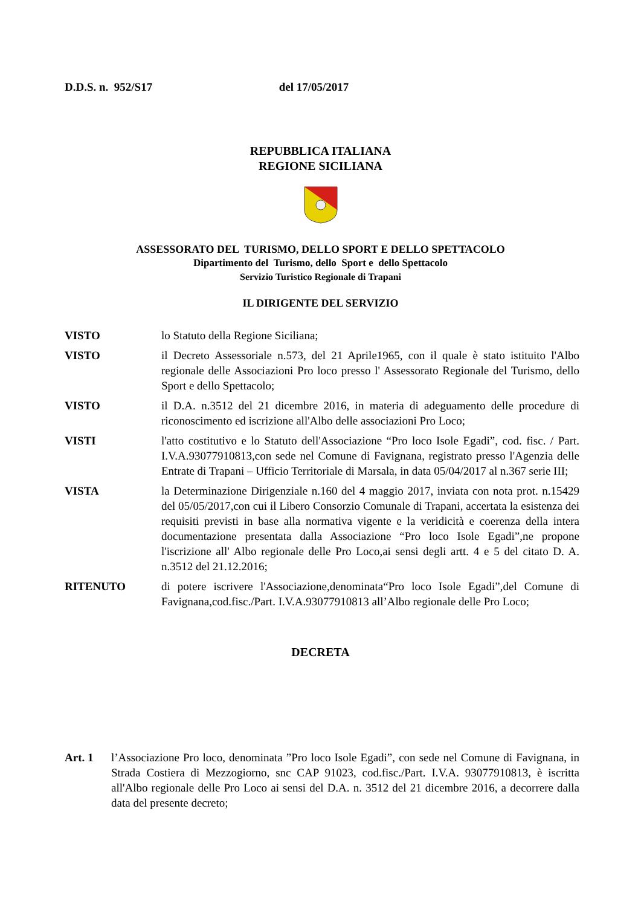D.D.S. n. 952/S17 del 17/05/2017
REPUBBLICA ITALIANA
REGIONE SICILIANA
ASSESSORATO DEL TURISMO, DELLO SPORT E DELLO SPETTACOLO
Dipartimento del Turismo, dello Sport e dello Spettacolo
Servizio Turistico Regionale di Trapani
IL DIRIGENTE DEL SERVIZIO
VISTO lo Statuto della Regione Siciliana;
VISTO il Decreto Assessoriale n.573, del 21 Aprile1965, con il quale è stato istituito l'Albo regionale delle Associazioni Pro loco presso l' Assessorato Regionale del Turismo, dello Sport e dello Spettacolo;
VISTO il D.A. n.3512 del 21 dicembre 2016, in materia di adeguamento delle procedure di riconoscimento ed iscrizione all'Albo delle associazioni Pro Loco;
VISTI l'atto costitutivo e lo Statuto dell'Associazione “Pro loco Isole Egadi”, cod. fisc. / Part. I.V.A.93077910813,con sede nel Comune di Favignana, registrato presso l'Agenzia delle Entrate di Trapani – Ufficio Territoriale di Marsala, in data 05/04/2017 al n.367 serie III;
VISTA la Determinazione Dirigenziale n.160 del 4 maggio 2017, inviata con nota prot. n.15429 del 05/05/2017,con cui il Libero Consorzio Comunale di Trapani, accertata la esistenza dei requisiti previsti in base alla normativa vigente e la veridicità e coerenza della intera documentazione presentata dalla Associazione “Pro loco Isole Egadi”,ne propone l'iscrizione all' Albo regionale delle Pro Loco,ai sensi degli artt. 4 e 5 del citato D. A. n.3512 del 21.12.2016;
RITENUTO di potere iscrivere l'Associazione,denominata“Pro loco Isole Egadi”,del Comune di Favignana,cod.fisc./Part. I.V.A.93077910813 all’Albo regionale delle Pro Loco;
DECRETA
Art. 1 l’Associazione Pro loco, denominata ”Pro loco Isole Egadi”, con sede nel Comune di Favignana, in Strada Costiera di Mezzogiorno, snc CAP 91023, cod.fisc./Part. I.V.A. 93077910813, è iscritta all'Albo regionale delle Pro Loco ai sensi del D.A. n. 3512 del 21 dicembre 2016, a decorrere dalla data del presente decreto;